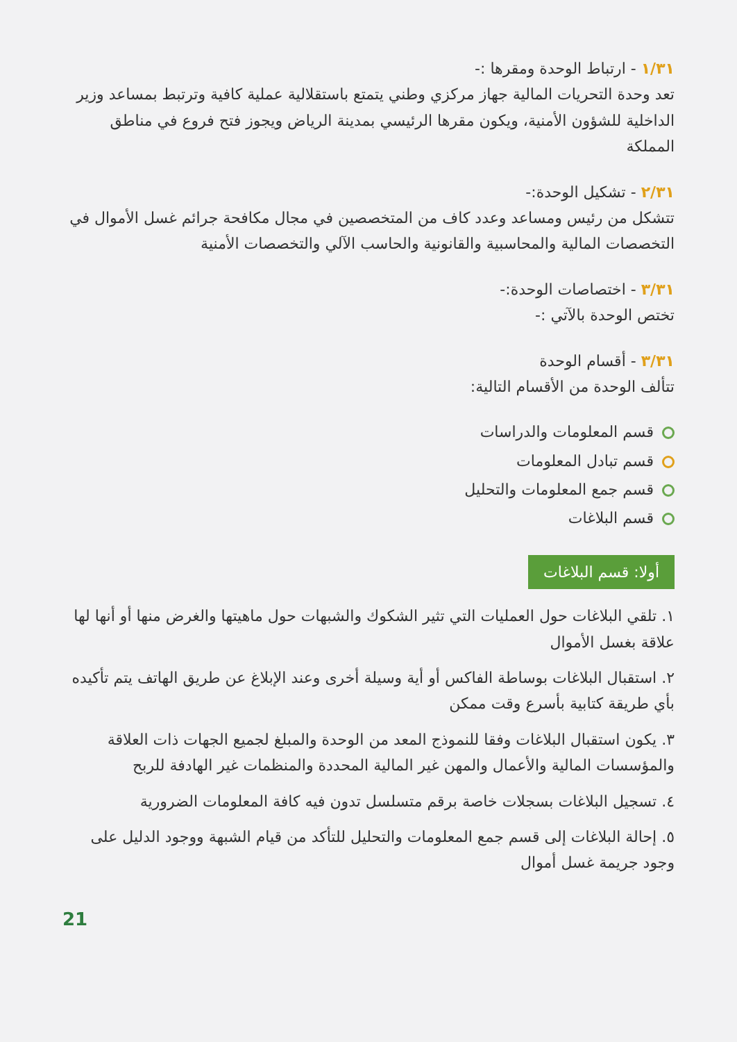١/٣١ - ارتباط الوحدة ومقرها :-
تعد وحدة التحريات المالية جهاز مركزي وطني يتمتع باستقلالية عملية كافية وترتبط بمساعد وزير الداخلية للشؤون الأمنية، ويكون مقرها الرئيسي بمدينة الرياض ويجوز فتح فروع في مناطق المملكة
٢/٣١ - تشكيل الوحدة:-
تتشكل من رئيس ومساعد وعدد كاف من المتخصصين في مجال مكافحة جرائم غسل الأموال في التخصصات المالية والمحاسبية والقانونية والحاسب الآلي والتخصصات الأمنية
٣/٣١ - اختصاصات الوحدة:-
تختص الوحدة بالآتي :-
٣/٣١ - أقسام الوحدة
تتألف الوحدة من الأقسام التالية:
قسم المعلومات والدراسات
قسم تبادل المعلومات
قسم جمع المعلومات والتحليل
قسم البلاغات
أولا: قسم البلاغات
١. تلقي البلاغات حول العمليات التي تثير الشكوك والشبهات حول ماهيتها والغرض منها أو أنها لها علاقة بغسل الأموال
٢. استقبال البلاغات بوساطة الفاكس أو أية وسيلة أخرى وعند الإبلاغ عن طريق الهاتف يتم تأكيده بأي طريقة كتابية بأسرع وقت ممكن
٣. يكون استقبال البلاغات وفقا للنموذج المعد من الوحدة والمبلغ لجميع الجهات ذات العلاقة والمؤسسات المالية والأعمال والمهن غير المالية المحددة والمنظمات غير الهادفة للربح
٤. تسجيل البلاغات بسجلات خاصة برقم متسلسل تدون فيه كافة المعلومات الضرورية
٥. إحالة البلاغات إلى قسم جمع المعلومات والتحليل للتأكد من قيام الشبهة ووجود الدليل على وجود جريمة غسل أموال
21